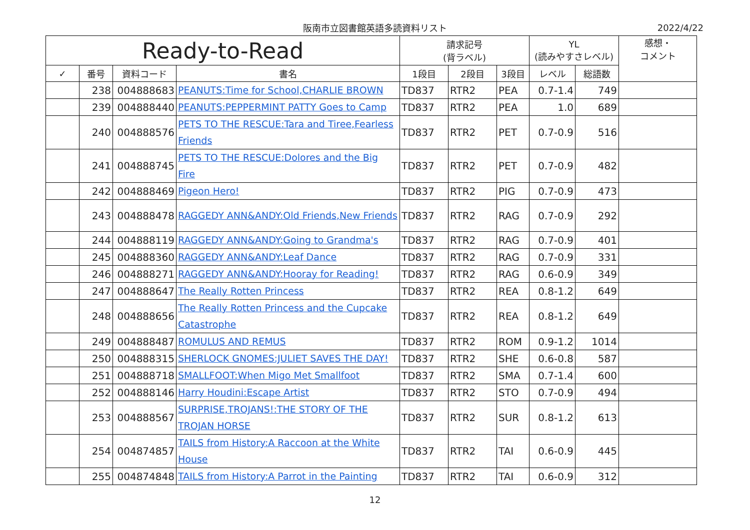阪南市立図書館英語多読資料リスト 2022/4/22
| Ready-to-Read | | | | 請求記号 (背ラベル) | | | YL (読みやすさレベル) | | 感想・ コメント |
| --- | --- | --- | --- | --- | --- | --- | --- | --- | --- |
| ✓ | 番号 | 資料コード | 書名 | 1段目 | 2段目 | 3段目 | レベル | 総語数 | |
| | 238 | 004888683 | PEANUTS:Time for School,CHARLIE BROWN | TD837 | RTR2 | PEA | 0.7-1.4 | 749 | |
| | 239 | 004888440 | PEANUTS:PEPPERMINT PATTY Goes to Camp | TD837 | RTR2 | PEA | 1.0 | 689 | |
| | 240 | 004888576 | PETS TO THE RESCUE:Tara and Tiree,Fearless Friends | TD837 | RTR2 | PET | 0.7-0.9 | 516 | |
| | 241 | 004888745 | PETS TO THE RESCUE:Dolores and the Big Fire | TD837 | RTR2 | PET | 0.7-0.9 | 482 | |
| | 242 | 004888469 | Pigeon Hero! | TD837 | RTR2 | PIG | 0.7-0.9 | 473 | |
| | 243 | 004888478 | RAGGEDY ANN&ANDY:Old Friends,New Friends | TD837 | RTR2 | RAG | 0.7-0.9 | 292 | |
| | 244 | 004888119 | RAGGEDY ANN&ANDY:Going to Grandma's | TD837 | RTR2 | RAG | 0.7-0.9 | 401 | |
| | 245 | 004888360 | RAGGEDY ANN&ANDY:Leaf Dance | TD837 | RTR2 | RAG | 0.7-0.9 | 331 | |
| | 246 | 004888271 | RAGGEDY ANN&ANDY:Hooray for Reading! | TD837 | RTR2 | RAG | 0.6-0.9 | 349 | |
| | 247 | 004888647 | The Really Rotten Princess | TD837 | RTR2 | REA | 0.8-1.2 | 649 | |
| | 248 | 004888656 | The Really Rotten Princess and the Cupcake Catastrophe | TD837 | RTR2 | REA | 0.8-1.2 | 649 | |
| | 249 | 004888487 | ROMULUS AND REMUS | TD837 | RTR2 | ROM | 0.9-1.2 | 1014 | |
| | 250 | 004888315 | SHERLOCK GNOMES:JULIET SAVES THE DAY! | TD837 | RTR2 | SHE | 0.6-0.8 | 587 | |
| | 251 | 004888718 | SMALLFOOT:When Migo Met Smallfoot | TD837 | RTR2 | SMA | 0.7-1.4 | 600 | |
| | 252 | 004888146 | Harry Houdini:Escape Artist | TD837 | RTR2 | STO | 0.7-0.9 | 494 | |
| | 253 | 004888567 | SURPRISE,TROJANS!:THE STORY OF THE TROJAN HORSE | TD837 | RTR2 | SUR | 0.8-1.2 | 613 | |
| | 254 | 004874857 | TAILS from History:A Raccoon at the White House | TD837 | RTR2 | TAI | 0.6-0.9 | 445 | |
| | 255 | 004874848 | TAILS from History:A Parrot in the Painting | TD837 | RTR2 | TAI | 0.6-0.9 | 312 | |
12